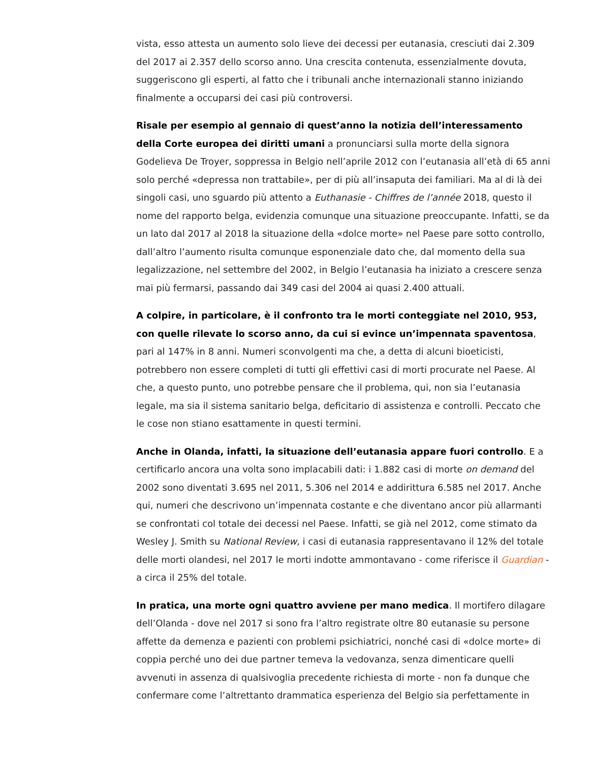vista, esso attesta un aumento solo lieve dei decessi per eutanasia, cresciuti dai 2.309 del 2017 ai 2.357 dello scorso anno. Una crescita contenuta, essenzialmente dovuta, suggeriscono gli esperti, al fatto che i tribunali anche internazionali stanno iniziando finalmente a occuparsi dei casi più controversi.
Risale per esempio al gennaio di quest’anno la notizia dell’interessamento della Corte europea dei diritti umani a pronunciarsi sulla morte della signora Godelieva De Troyer, soppressa in Belgio nell’aprile 2012 con l’eutanasia all’età di 65 anni solo perché «depressa non trattabile», per di più all’insaputa dei familiari. Ma al di là dei singoli casi, uno sguardo più attento a Euthanasie - Chiffres de l’année 2018, questo il nome del rapporto belga, evidenzia comunque una situazione preoccupante. Infatti, se da un lato dal 2017 al 2018 la situazione della «dolce morte» nel Paese pare sotto controllo, dall’altro l’aumento risulta comunque esponenziale dato che, dal momento della sua legalizzazione, nel settembre del 2002, in Belgio l’eutanasia ha iniziato a crescere senza mai più fermarsi, passando dai 349 casi del 2004 ai quasi 2.400 attuali.
A colpire, in particolare, è il confronto tra le morti conteggiate nel 2010, 953, con quelle rilevate lo scorso anno, da cui si evince un’impennata spaventosa, pari al 147% in 8 anni. Numeri sconvolgenti ma che, a detta di alcuni bioeticisti, potrebbero non essere completi di tutti gli effettivi casi di morti procurate nel Paese. Al che, a questo punto, uno potrebbe pensare che il problema, qui, non sia l’eutanasia legale, ma sia il sistema sanitario belga, deficitario di assistenza e controlli. Peccato che le cose non stiano esattamente in questi termini.
Anche in Olanda, infatti, la situazione dell’eutanasia appare fuori controllo. E a certificarlo ancora una volta sono implacabili dati: i 1.882 casi di morte on demand del 2002 sono diventati 3.695 nel 2011, 5.306 nel 2014 e addirittura 6.585 nel 2017. Anche qui, numeri che descrivono un’impennata costante e che diventano ancor più allarmanti se confrontati col totale dei decessi nel Paese. Infatti, se già nel 2012, come stimato da Wesley J. Smith su National Review, i casi di eutanasia rappresentavano il 12% del totale delle morti olandesi, nel 2017 le morti indotte ammontavano - come riferisce il Guardian - a circa il 25% del totale.
In pratica, una morte ogni quattro avviene per mano medica. Il mortifero dilagare dell’Olanda - dove nel 2017 si sono fra l’altro registrate oltre 80 eutanasie su persone affette da demenza e pazienti con problemi psichiatrici, nonché casi di «dolce morte» di coppia perché uno dei due partner temeva la vedovanza, senza dimenticare quelli avvenuti in assenza di qualsivoglia precedente richiesta di morte - non fa dunque che confermare come l’altrettanto drammatica esperienza del Belgio sia perfettamente in